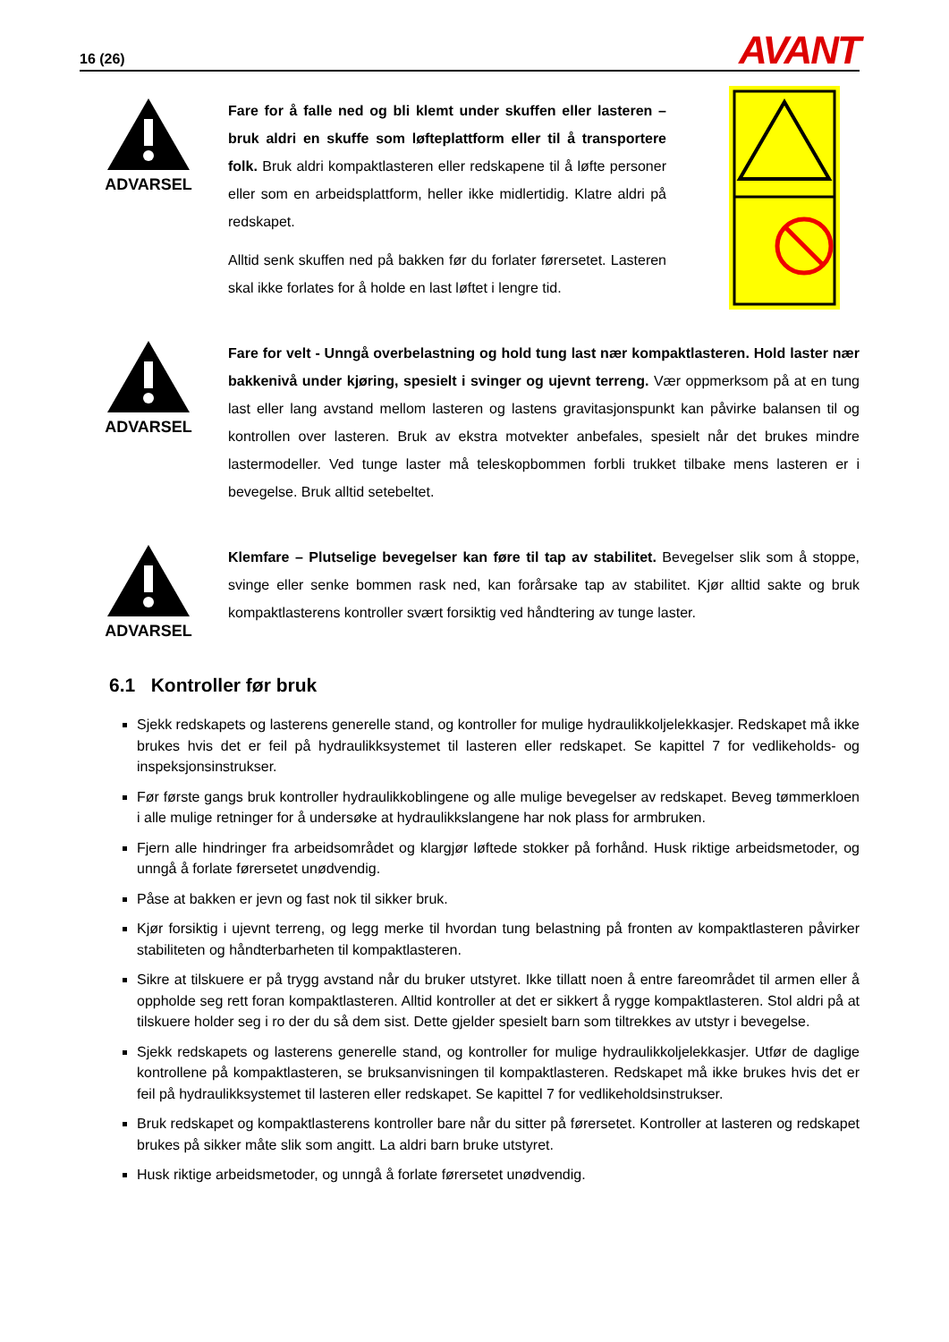16 (26) AVANT
ADVARSEL
Fare for å falle ned og bli klemt under skuffen eller lasteren – bruk aldri en skuffe som løfteplattform eller til å transportere folk. Bruk aldri kompaktlasteren eller redskapene til å løfte personer eller som en arbeidsplattform, heller ikke midlertidig. Klatre aldri på redskapet.
Alltid senk skuffen ned på bakken før du forlater førersetet. Lasteren skal ikke forlates for å holde en last løftet i lengre tid.
ADVARSEL
Fare for velt - Unngå overbelastning og hold tung last nær kompaktlasteren. Hold laster nær bakkenivå under kjøring, spesielt i svinger og ujevnt terreng. Vær oppmerksom på at en tung last eller lang avstand mellom lasteren og lastens gravitasjonspunkt kan påvirke balansen til og kontrollen over lasteren. Bruk av ekstra motvekter anbefales, spesielt når det brukes mindre lastermodeller. Ved tunge laster må teleskopbommen forbli trukket tilbake mens lasteren er i bevegelse. Bruk alltid setebeltet.
ADVARSEL
Klemfare – Plutselige bevegelser kan føre til tap av stabilitet. Bevegelser slik som å stoppe, svinge eller senke bommen rask ned, kan forårsake tap av stabilitet. Kjør alltid sakte og bruk kompaktlasterens kontroller svært forsiktig ved håndtering av tunge laster.
6.1 Kontroller før bruk
Sjekk redskapets og lasterens generelle stand, og kontroller for mulige hydraulikkoljelekkasjer. Redskapet må ikke brukes hvis det er feil på hydraulikksystemet til lasteren eller redskapet. Se kapittel 7 for vedlikeholds- og inspeksjonsinstrukser.
Før første gangs bruk kontroller hydraulikkoblingene og alle mulige bevegelser av redskapet. Beveg tømmerkloen i alle mulige retninger for å undersøke at hydraulikkslangene har nok plass for armbruken.
Fjern alle hindringer fra arbeidsområdet og klargjør løftede stokker på forhånd. Husk riktige arbeidsmetoder, og unngå å forlate førersetet unødvendig.
Påse at bakken er jevn og fast nok til sikker bruk.
Kjør forsiktig i ujevnt terreng, og legg merke til hvordan tung belastning på fronten av kompaktlasteren påvirker stabiliteten og håndterbarheten til kompaktlasteren.
Sikre at tilskuere er på trygg avstand når du bruker utstyret. Ikke tillatt noen å entre fareområdet til armen eller å oppholde seg rett foran kompaktlasteren. Alltid kontroller at det er sikkert å rygge kompaktlasteren. Stol aldri på at tilskuere holder seg i ro der du så dem sist. Dette gjelder spesielt barn som tiltrekkes av utstyr i bevegelse.
Sjekk redskapets og lasterens generelle stand, og kontroller for mulige hydraulikkoljelekkasjer. Utfør de daglige kontrollene på kompaktlasteren, se bruksanvisningen til kompaktlasteren. Redskapet må ikke brukes hvis det er feil på hydraulikksystemet til lasteren eller redskapet. Se kapittel 7 for vedlikeholdsinstrukser.
Bruk redskapet og kompaktlasterens kontroller bare når du sitter på førersetet. Kontroller at lasteren og redskapet brukes på sikker måte slik som angitt. La aldri barn bruke utstyret.
Husk riktige arbeidsmetoder, og unngå å forlate førersetet unødvendig.